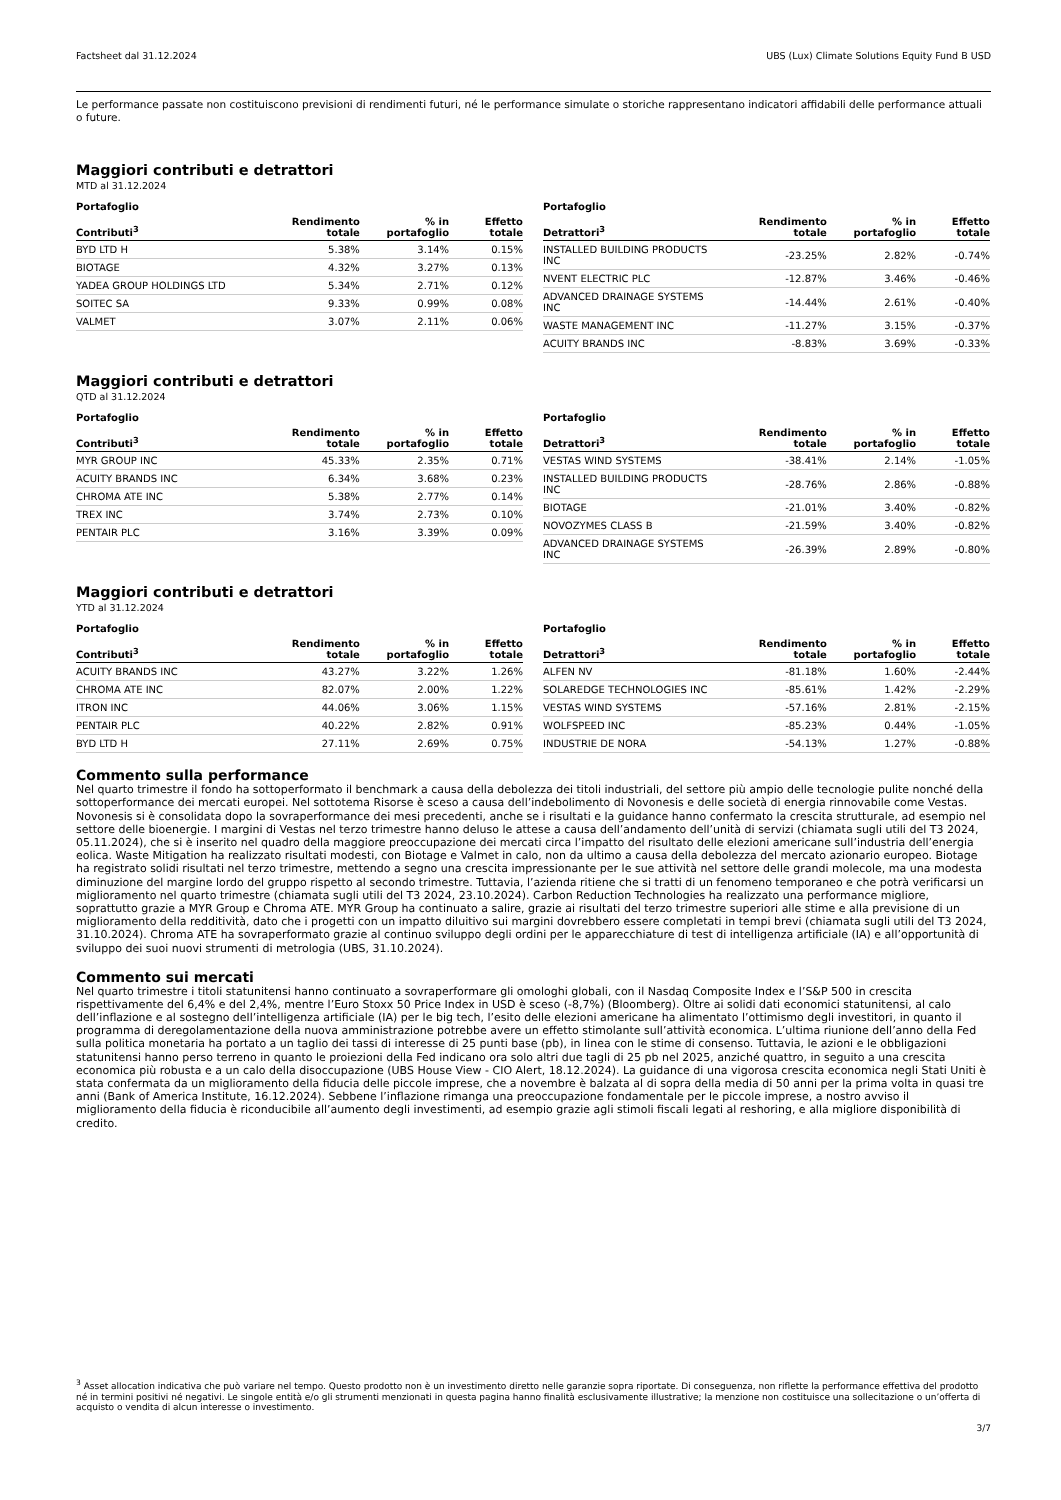Factsheet dal 31.12.2024 UBS (Lux) Climate Solutions Equity Fund B USD
Le performance passate non costituiscono previsioni di rendimenti futuri, né le performance simulate o storiche rappresentano indicatori affidabili delle performance attuali o future.
Maggiori contributi e detrattori
MTD al 31.12.2024
| Portafoglio | | | |
| --- | --- | --- | --- |
| Contributi<sup>3</sup> | Rendimento totale | % in portafoglio | Effetto totale |
| BYD LTD H | 5.38% | 3.14% | 0.15% |
| BIOTAGE | 4.32% | 3.27% | 0.13% |
| YADEA GROUP HOLDINGS LTD | 5.34% | 2.71% | 0.12% |
| SOITEC SA | 9.33% | 0.99% | 0.08% |
| VALMET | 3.07% | 2.11% | 0.06% |
| Portafoglio | | | |
| --- | --- | --- | --- |
| Detrattori<sup>3</sup> | Rendimento totale | % in portafoglio | Effetto totale |
| INSTALLED BUILDING PRODUCTS INC | -23.25% | 2.82% | -0.74% |
| NVENT ELECTRIC PLC | -12.87% | 3.46% | -0.46% |
| ADVANCED DRAINAGE SYSTEMS INC | -14.44% | 2.61% | -0.40% |
| WASTE MANAGEMENT INC | -11.27% | 3.15% | -0.37% |
| ACUITY BRANDS INC | -8.83% | 3.69% | -0.33% |
Maggiori contributi e detrattori
QTD al 31.12.2024
| Portafoglio | | | |
| --- | --- | --- | --- |
| Contributi<sup>3</sup> | Rendimento totale | % in portafoglio | Effetto totale |
| MYR GROUP INC | 45.33% | 2.35% | 0.71% |
| ACUITY BRANDS INC | 6.34% | 3.68% | 0.23% |
| CHROMA ATE INC | 5.38% | 2.77% | 0.14% |
| TREX INC | 3.74% | 2.73% | 0.10% |
| PENTAIR PLC | 3.16% | 3.39% | 0.09% |
| Portafoglio | | | |
| --- | --- | --- | --- |
| Detrattori<sup>3</sup> | Rendimento totale | % in portafoglio | Effetto totale |
| VESTAS WIND SYSTEMS | -38.41% | 2.14% | -1.05% |
| INSTALLED BUILDING PRODUCTS INC | -28.76% | 2.86% | -0.88% |
| BIOTAGE | -21.01% | 3.40% | -0.82% |
| NOVOZYMES CLASS B | -21.59% | 3.40% | -0.82% |
| ADVANCED DRAINAGE SYSTEMS INC | -26.39% | 2.89% | -0.80% |
Maggiori contributi e detrattori
YTD al 31.12.2024
| Portafoglio | | | |
| --- | --- | --- | --- |
| Contributi<sup>3</sup> | Rendimento totale | % in portafoglio | Effetto totale |
| ACUITY BRANDS INC | 43.27% | 3.22% | 1.26% |
| CHROMA ATE INC | 82.07% | 2.00% | 1.22% |
| ITRON INC | 44.06% | 3.06% | 1.15% |
| PENTAIR PLC | 40.22% | 2.82% | 0.91% |
| BYD LTD H | 27.11% | 2.69% | 0.75% |
| Portafoglio | | | |
| --- | --- | --- | --- |
| Detrattori<sup>3</sup> | Rendimento totale | % in portafoglio | Effetto totale |
| ALFEN NV | -81.18% | 1.60% | -2.44% |
| SOLAREDGE TECHNOLOGIES INC | -85.61% | 1.42% | -2.29% |
| VESTAS WIND SYSTEMS | -57.16% | 2.81% | -2.15% |
| WOLFSPEED INC | -85.23% | 0.44% | -1.05% |
| INDUSTRIE DE NORA | -54.13% | 1.27% | -0.88% |
Commento sulla performance
Nel quarto trimestre il fondo ha sottoperformato il benchmark a causa della debolezza dei titoli industriali, del settore più ampio delle tecnologie pulite nonché della sottoperformance dei mercati europei. Nel sottotema Risorse è sceso a causa dell’indebolimento di Novonesis e delle società di energia rinnovabile come Vestas. Novonesis si è consolidata dopo la sovraperformance dei mesi precedenti, anche se i risultati e la guidance hanno confermato la crescita strutturale, ad esempio nel settore delle bioenergie. I margini di Vestas nel terzo trimestre hanno deluso le attese a causa dell’andamento dell’unità di servizi (chiamata sugli utili del T3 2024, 05.11.2024), che si è inserito nel quadro della maggiore preoccupazione dei mercati circa l’impatto del risultato delle elezioni americane sull’industria dell’energia eolica. Waste Mitigation ha realizzato risultati modesti, con Biotage e Valmet in calo, non da ultimo a causa della debolezza del mercato azionario europeo. Biotage ha registrato solidi risultati nel terzo trimestre, mettendo a segno una crescita impressionante per le sue attività nel settore delle grandi molecole, ma una modesta diminuzione del margine lordo del gruppo rispetto al secondo trimestre. Tuttavia, l’azienda ritiene che si tratti di un fenomeno temporaneo e che potrà verificarsi un miglioramento nel quarto trimestre (chiamata sugli utili del T3 2024, 23.10.2024). Carbon Reduction Technologies ha realizzato una performance migliore, soprattutto grazie a MYR Group e Chroma ATE. MYR Group ha continuato a salire, grazie ai risultati del terzo trimestre superiori alle stime e alla previsione di un miglioramento della redditività, dato che i progetti con un impatto diluitivo sui margini dovrebbero essere completati in tempi brevi (chiamata sugli utili del T3 2024, 31.10.2024). Chroma ATE ha sovraperformato grazie al continuo sviluppo degli ordini per le apparecchiature di test di intelligenza artificiale (IA) e all’opportunità di sviluppo dei suoi nuovi strumenti di metrologia (UBS, 31.10.2024).
Commento sui mercati
Nel quarto trimestre i titoli statunitensi hanno continuato a sovraperformare gli omologhi globali, con il Nasdaq Composite Index e l’S&P 500 in crescita rispettivamente del 6,4% e del 2,4%, mentre l’Euro Stoxx 50 Price Index in USD è sceso (-8,7%) (Bloomberg). Oltre ai solidi dati economici statunitensi, al calo dell’inflazione e al sostegno dell’intelligenza artificiale (IA) per le big tech, l’esito delle elezioni americane ha alimentato l’ottimismo degli investitori, in quanto il programma di deregolamentazione della nuova amministrazione potrebbe avere un effetto stimolante sull’attività economica. L’ultima riunione dell’anno della Fed sulla politica monetaria ha portato a un taglio dei tassi di interesse di 25 punti base (pb), in linea con le stime di consenso. Tuttavia, le azioni e le obbligazioni statunitensi hanno perso terreno in quanto le proiezioni della Fed indicano ora solo altri due tagli di 25 pb nel 2025, anziché quattro, in seguito a una crescita economica più robusta e a un calo della disoccupazione (UBS House View - CIO Alert, 18.12.2024). La guidance di una vigorosa crescita economica negli Stati Uniti è stata confermata da un miglioramento della fiducia delle piccole imprese, che a novembre è balzata al di sopra della media di 50 anni per la prima volta in quasi tre anni (Bank of America Institute, 16.12.2024). Sebbene l’inflazione rimanga una preoccupazione fondamentale per le piccole imprese, a nostro avviso il miglioramento della fiducia è riconducibile all’aumento degli investimenti, ad esempio grazie agli stimoli fiscali legati al reshoring, e alla migliore disponibilità di credito.
<sup>3</sup> Asset allocation indicativa che può variare nel tempo. Questo prodotto non è un investimento diretto nelle garanzie sopra riportate. Di conseguenza, non riflette la performance effettiva del prodotto né in termini positivi né negativi. Le singole entità e/o gli strumenti menzionati in questa pagina hanno finalità esclusivamente illustrative; la menzione non costituisce una sollecitazione o un’offerta di acquisto o vendita di alcun interesse o investimento.
3/7